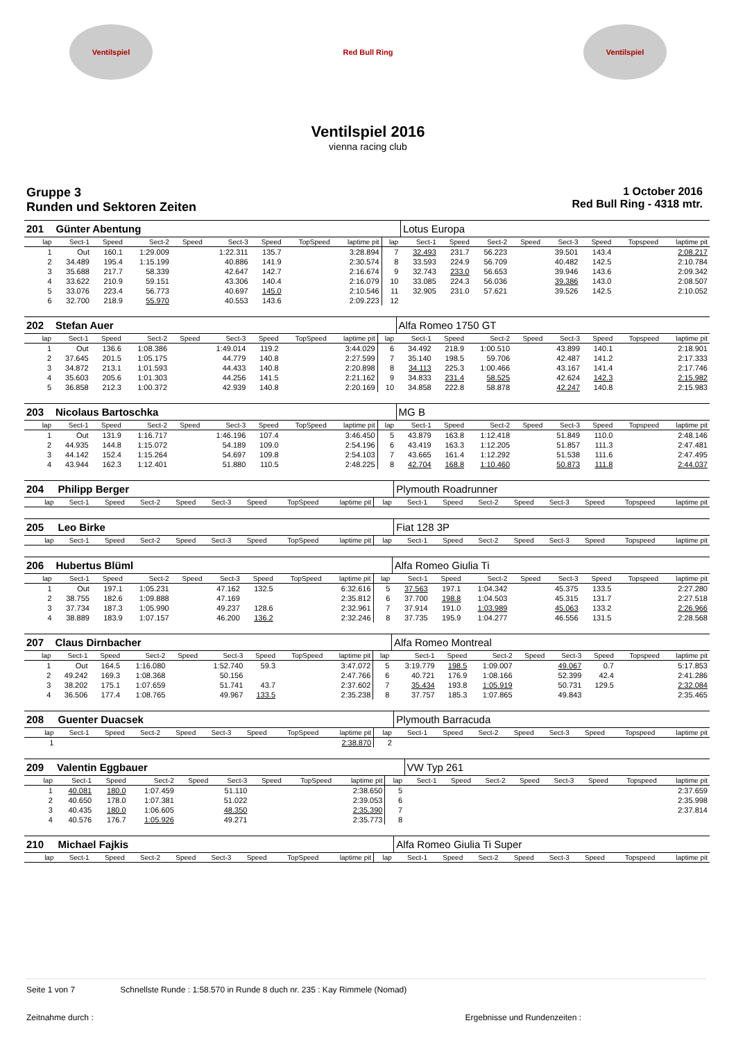Ventilspiel Red Bull Ring Ventilspiel
Ventilspiel 2016
vienna racing club
Gruppe 3
Runden und Sektoren Zeiten
1 October 2016
Red Bull Ring - 4318 mtr.
| 201 | Günter Abentung | | | | | | | | | Lotus Europa | | | | | | | |
| lap | Sect-1 | Speed | Sect-2 | Speed | Sect-3 | Speed | TopSpeed | laptime pit | lap | Sect-1 | Speed | Sect-2 | Speed | Sect-3 | Speed | Topspeed | laptime pit |
| 1 | Out | 160.1 | 1:29.009 | | 1:22.311 | 135.7 | | 3:28.894 | 7 | 32.493 | 231.7 | 56.223 | | 39.501 | 143.4 | | 2:08.217 |
| 2 | 34.489 | 195.4 | 1:15.199 | | 40.886 | 141.9 | | 2:30.574 | 8 | 33.593 | 224.9 | 56.709 | | 40.482 | 142.5 | | 2:10.784 |
| 3 | 35.688 | 217.7 | 58.339 | | 42.647 | 142.7 | | 2:16.674 | 9 | 32.743 | 233.0 | 56.653 | | 39.946 | 143.6 | | 2:09.342 |
| 4 | 33.622 | 210.9 | 59.151 | | 43.306 | 140.4 | | 2:16.079 | 10 | 33.085 | 224.3 | 56.036 | | 39.386 | 143.0 | | 2:08.507 |
| 5 | 33.076 | 223.4 | 56.773 | | 40.697 | 145.0 | | 2:10.546 | 11 | 32.905 | 231.0 | 57.621 | | 39.526 | 142.5 | | 2:10.052 |
| 6 | 32.700 | 218.9 | 55.970 | | 40.553 | 143.6 | | 2:09.223 | 12 | | | | | | | | |
| 202 | Stefan Auer | | | | | | | | | Alfa Romeo 1750 GT | | | | | | | |
| lap | Sect-1 | Speed | Sect-2 | Speed | Sect-3 | Speed | TopSpeed | laptime pit | lap | Sect-1 | Speed | Sect-2 | Speed | Sect-3 | Speed | Topspeed | laptime pit |
| 1 | Out | 136.6 | 1:08.386 | | 1:49.014 | 119.2 | | 3:44.029 | 6 | 34.492 | 218.9 | 1:00.510 | | 43.899 | 140.1 | | 2:18.901 |
| 2 | 37.645 | 201.5 | 1:05.175 | | 44.779 | 140.8 | | 2:27.599 | 7 | 35.140 | 198.5 | 59.706 | | 42.487 | 141.2 | | 2:17.333 |
| 3 | 34.872 | 213.1 | 1:01.593 | | 44.433 | 140.8 | | 2:20.898 | 8 | 34.113 | 225.3 | 1:00.466 | | 43.167 | 141.4 | | 2:17.746 |
| 4 | 35.603 | 205.6 | 1:01.303 | | 44.256 | 141.5 | | 2:21.162 | 9 | 34.833 | 231.4 | 58.525 | | 42.624 | 142.3 | | 2:15.982 |
| 5 | 36.858 | 212.3 | 1:00.372 | | 42.939 | 140.8 | | 2:20.169 | 10 | 34.858 | 222.8 | 58.878 | | 42.247 | 140.8 | | 2:15.983 |
| 203 | Nicolaus Bartoschka | | | | | | | | | MG B | | | | | | | |
| lap | Sect-1 | Speed | Sect-2 | Speed | Sect-3 | Speed | TopSpeed | laptime pit | lap | Sect-1 | Speed | Sect-2 | Speed | Sect-3 | Speed | Topspeed | laptime pit |
| 1 | Out | 131.9 | 1:16.717 | | 1:46.196 | 107.4 | | 3:46.450 | 5 | 43.879 | 163.8 | 1:12.418 | | 51.849 | 110.0 | | 2:48.146 |
| 2 | 44.935 | 144.8 | 1:15.072 | | 54.189 | 109.0 | | 2:54.196 | 6 | 43.419 | 163.3 | 1:12.205 | | 51.857 | 111.3 | | 2:47.481 |
| 3 | 44.142 | 152.4 | 1:15.264 | | 54.697 | 109.8 | | 2:54.103 | 7 | 43.665 | 161.4 | 1:12.292 | | 51.538 | 111.6 | | 2:47.495 |
| 4 | 43.944 | 162.3 | 1:12.401 | | 51.880 | 110.5 | | 2:48.225 | 8 | 42.704 | 168.8 | 1:10.460 | | 50.873 | 111.8 | | 2:44.037 |
| 204 | Philipp Berger | | | | | | | | | Plymouth Roadrunner | | | | | | | |
| lap | Sect-1 | Speed | Sect-2 | Speed | Sect-3 | Speed | TopSpeed | laptime pit | lap | Sect-1 | Speed | Sect-2 | Speed | Sect-3 | Speed | Topspeed | laptime pit |
| 205 | Leo Birke | | | | | | | | | Fiat 128 3P | | | | | | | |
| lap | Sect-1 | Speed | Sect-2 | Speed | Sect-3 | Speed | TopSpeed | laptime pit | lap | Sect-1 | Speed | Sect-2 | Speed | Sect-3 | Speed | Topspeed | laptime pit |
| 206 | Hubertus Blüml | | | | | | | | | Alfa Romeo Giulia Ti | | | | | | | |
| lap | Sect-1 | Speed | Sect-2 | Speed | Sect-3 | Speed | TopSpeed | laptime pit | lap | Sect-1 | Speed | Sect-2 | Speed | Sect-3 | Speed | Topspeed | laptime pit |
| 1 | Out | 197.1 | 1:05.231 | | 47.162 | 132.5 | | 6:32.616 | 5 | 37.563 | 197.1 | 1:04.342 | | 45.375 | 133.5 | | 2:27.280 |
| 2 | 38.755 | 182.6 | 1:09.888 | | 47.169 | | | 2:35.812 | 6 | 37.700 | 198.8 | 1:04.503 | | 45.315 | 131.7 | | 2:27.518 |
| 3 | 37.734 | 187.3 | 1:05.990 | | 49.237 | 128.6 | | 2:32.961 | 7 | 37.914 | 191.0 | 1:03.989 | | 45.063 | 133.2 | | 2:26.966 |
| 4 | 38.889 | 183.9 | 1:07.157 | | 46.200 | 136.2 | | 2:32.246 | 8 | 37.735 | 195.9 | 1:04.277 | | 46.556 | 131.5 | | 2:28.568 |
| 207 | Claus Dirnbacher | | | | | | | | | Alfa Romeo Montreal | | | | | | | |
| lap | Sect-1 | Speed | Sect-2 | Speed | Sect-3 | Speed | TopSpeed | laptime pit | lap | Sect-1 | Speed | Sect-2 | Speed | Sect-3 | Speed | Topspeed | laptime pit |
| 1 | Out | 164.5 | 1:16.080 | | 1:52.740 | 59.3 | | 3:47.072 | 5 | 3:19.779 | 198.5 | 1:09.007 | | 49.067 | 0.7 | | 5:17.853 |
| 2 | 49.242 | 169.3 | 1:08.368 | | 50.156 | | | 2:47.766 | 6 | 40.721 | 176.9 | 1:08.166 | | 52.399 | 42.4 | | 2:41.286 |
| 3 | 38.202 | 175.1 | 1:07.659 | | 51.741 | 43.7 | | 2:37.602 | 7 | 35.434 | 193.8 | 1:05.919 | | 50.731 | 129.5 | | 2:32.084 |
| 4 | 36.506 | 177.4 | 1:08.765 | | 49.967 | 133.5 | | 2:35.238 | 8 | 37.757 | 185.3 | 1:07.865 | | 49.843 | | | 2:35.465 |
| 208 | Guenter Duacsek | | | | | | | | | Plymouth Barracuda | | | | | | | |
| lap | Sect-1 | Speed | Sect-2 | Speed | Sect-3 | Speed | TopSpeed | laptime pit | lap | Sect-1 | Speed | Sect-2 | Speed | Sect-3 | Speed | Topspeed | laptime pit |
| 1 | | | | | | | | 2:38.870 | 2 | | | | | | | | |
| 209 | Valentin Eggbauer | | | | | | | | | VW Typ 261 | | | | | | | |
| lap | Sect-1 | Speed | Sect-2 | Speed | Sect-3 | Speed | TopSpeed | laptime pit | lap | Sect-1 | Speed | Sect-2 | Speed | Sect-3 | Speed | Topspeed | laptime pit |
| 1 | 40.081 | 180.0 | 1:07.459 | | 51.110 | | | 2:38.650 | 5 | | | | | | | | 2:37.659 |
| 2 | 40.650 | 178.0 | 1:07.381 | | 51.022 | | | 2:39.053 | 6 | | | | | | | | 2:35.998 |
| 3 | 40.435 | 180.0 | 1:06.605 | | 48.350 | | | 2:35.390 | 7 | | | | | | | | 2:37.814 |
| 4 | 40.576 | 176.7 | 1:05.926 | | 49.271 | | | 2:35.773 | 8 | | | | | | | | |
| 210 | Michael Fajkis | | | | | | | | | Alfa Romeo Giulia Ti Super | | | | | | | |
| lap | Sect-1 | Speed | Sect-2 | Speed | Sect-3 | Speed | TopSpeed | laptime pit | lap | Sect-1 | Speed | Sect-2 | Speed | Sect-3 | Speed | Topspeed | laptime pit |
Seite 1 von 7 Schnellste Runde : 1:58.570 in Runde 8 duch nr. 235 : Kay Rimmele (Nomad)
Zeitnahme durch : Ergebnisse und Rundenzeiten :